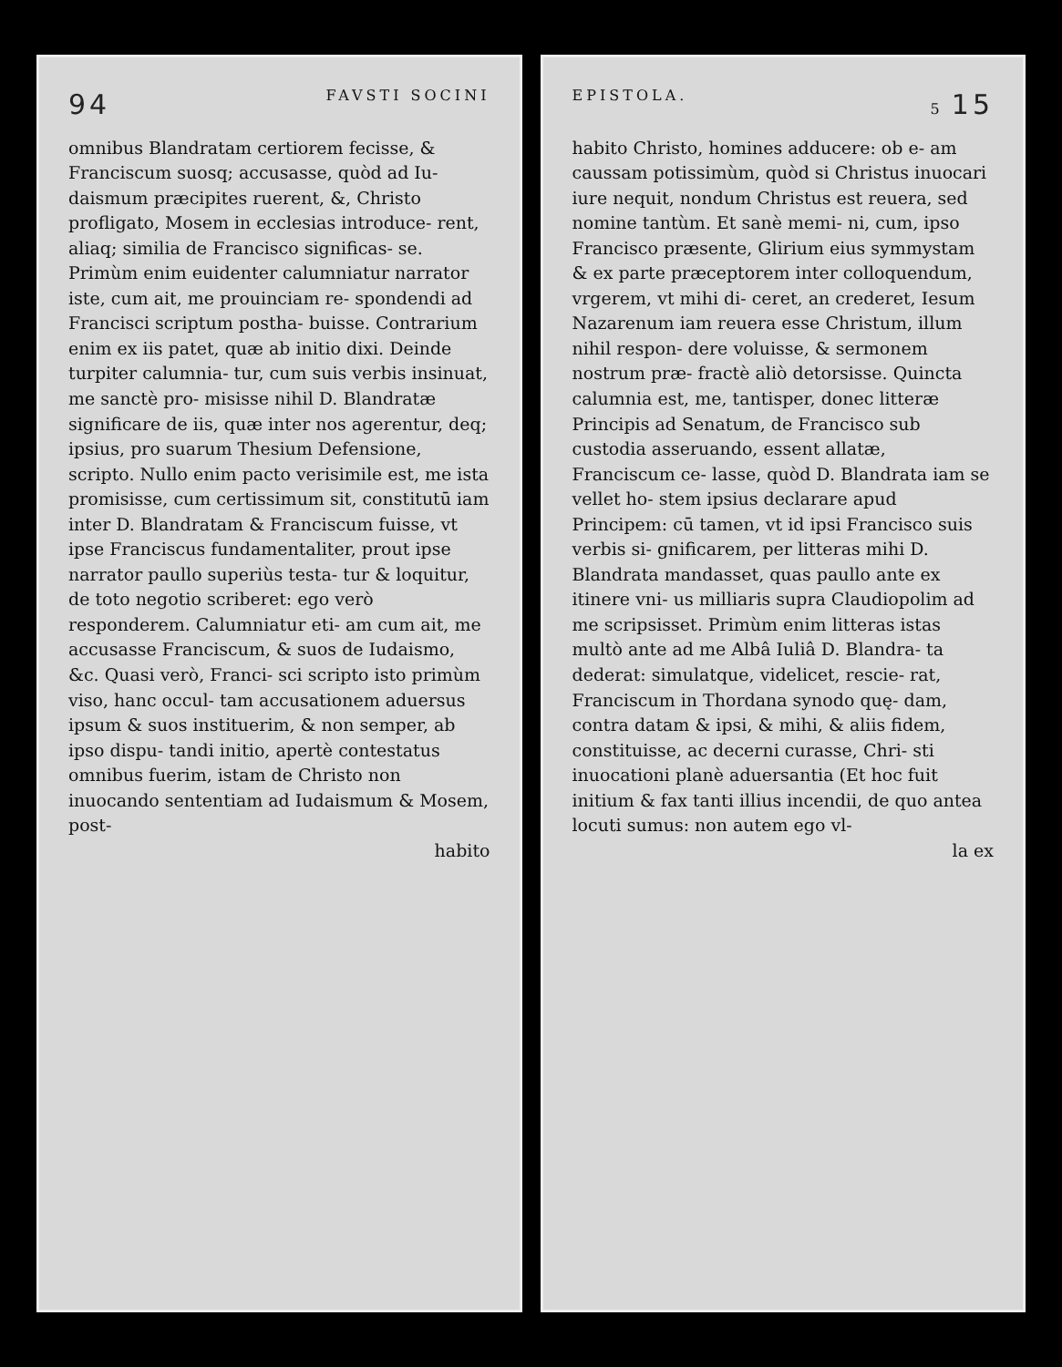94 FAVSTI SOCINI
omnibus Blandratam certiorem fecisse, & Franciscum suosq; accusasse, quòd ad Iu- daismum præcipites ruerent, &, Christo profligato, Mosem in ecclesias introduce- rent, aliaq; similia de Francisco significas- se. Primùm enim euidenter calumniatur narrator iste, cum ait, me prouinciam re- spondendi ad Francisci scriptum postha- buisse. Contrarium enim ex iis patet, quæ ab initio dixi. Deinde turpiter calumnia- tur, cum suis verbis insinuat, me sanctè pro- misisse nihil D. Blandratæ significare de iis, quæ inter nos agerentur, deq; ipsius, pro suarum Thesium Defensione, scripto. Nullo enim pacto verisimile est, me ista promisisse, cum certissimum sit, constitutū iam inter D. Blandratam & Franciscum fuisse, vt ipse Franciscus fundamentaliter, prout ipse narrator paullo superiùs testa- tur & loquitur, de toto negotio scriberet: ego verò responderem. Calumniatur eti- am cum ait, me accusasse Franciscum, & suos de Iudaismo, &c. Quasi verò, Franci- sci scripto isto primùm viso, hanc occul- tam accusationem aduersus ipsum & suos instituerim, & non semper, ab ipso dispu- tandi initio, apertè contestatus omnibus fuerim, istam de Christo non inuocando sententiam ad Iudaismum & Mosem, post-
habito
EPISTOLA. 5 15
habito Christo, homines adducere: ob e- am caussam potissimùm, quòd si Christus inuocari iure nequit, nondum Christus est reuera, sed nomine tantùm. Et sanè memi- ni, cum, ipso Francisco præsente, Glirium eius symmystam & ex parte præceptorem inter colloquendum, vrgerem, vt mihi di- ceret, an crederet, Iesum Nazarenum iam reuera esse Christum, illum nihil respon- dere voluisse, & sermonem nostrum præ- fractè aliò detorsisse. Quincta calumnia est, me, tantisper, donec litteræ Principis ad Senatum, de Francisco sub custodia asseruando, essent allatæ, Franciscum ce- lasse, quòd D. Blandrata iam se vellet ho- stem ipsius declarare apud Principem: cū tamen, vt id ipsi Francisco suis verbis si- gnificarem, per litteras mihi D. Blandrata mandasset, quas paullo ante ex itinere vni- us milliaris supra Claudiopolim ad me scripsisset. Primùm enim litteras istas multò ante ad me Albâ Iuliâ D. Blandra- ta dederat: simulatque, videlicet, rescie- rat, Franciscum in Thordana synodo quę- dam, contra datam & ipsi, & mihi, & aliis fidem, constituisse, ac decerni curasse, Chri- sti inuocationi planè aduersantia (Et hoc fuit initium & fax tanti illius incendii, de quo antea locuti sumus: non autem ego vl-
la ex